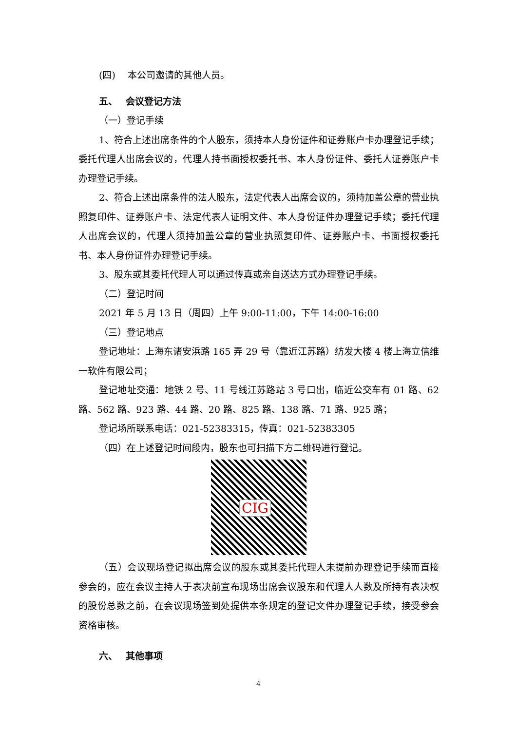(四)　 本公司邀请的其他人员。
五、　 会议登记方法
（一）登记手续
1、符合上述出席条件的个人股东，须持本人身份证件和证券账户卡办理登记手续；委托代理人出席会议的，代理人持书面授权委托书、本人身份证件、委托人证券账户卡办理登记手续。
2、符合上述出席条件的法人股东，法定代表人出席会议的，须持加盖公章的营业执照复印件、证券账户卡、法定代表人证明文件、本人身份证件办理登记手续；委托代理人出席会议的，代理人须持加盖公章的营业执照复印件、证券账户卡、书面授权委托书、本人身份证件办理登记手续。
3、股东或其委托代理人可以通过传真或亲自送达方式办理登记手续。
（二）登记时间
2021 年 5 月 13 日（周四）上午 9:00-11:00，下午 14:00-16:00
（三）登记地点
登记地址：上海东诸安浜路 165 弄 29 号（靠近江苏路）纺发大楼 4 楼上海立信维一软件有限公司；
登记地址交通：地铁 2 号、11 号线江苏路站 3 号口出，临近公交车有 01 路、62 路、562 路、923 路、44 路、20 路、825 路、138 路、71 路、925 路；
登记场所联系电话：021-52383315，传真：021-52383305
（四）在上述登记时间段内，股东也可扫描下方二维码进行登记。
CIG
（五）会议现场登记拟出席会议的股东或其委托代理人未提前办理登记手续而直接参会的，应在会议主持人于表决前宣布现场出席会议股东和代理人人数及所持有表决权的股份总数之前，在会议现场签到处提供本条规定的登记文件办理登记手续，接受参会资格审核。
六、　 其他事项
4